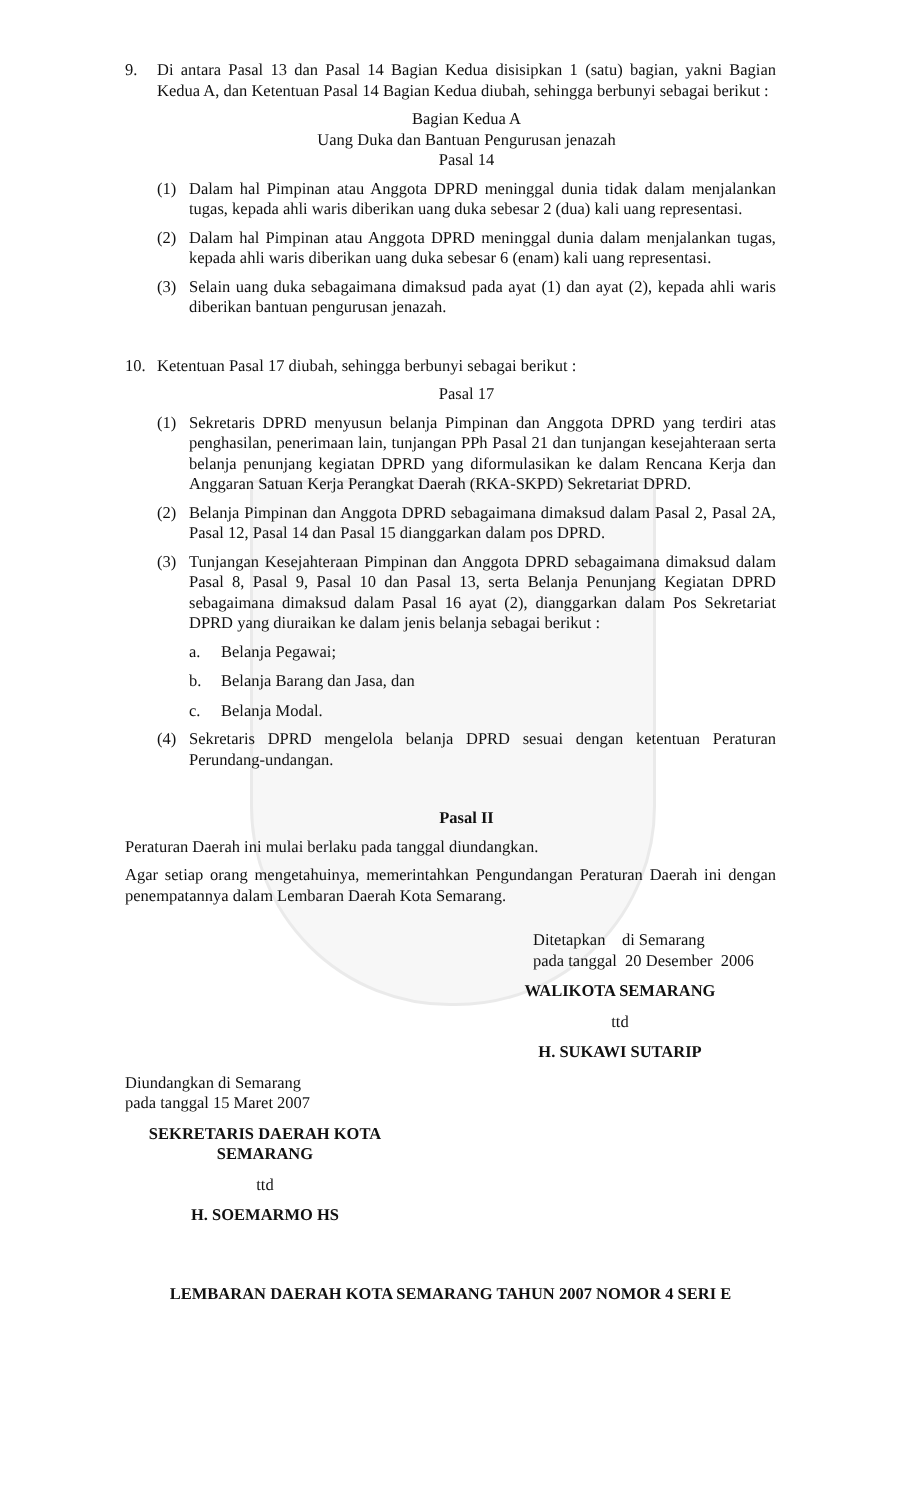9. Di antara Pasal 13 dan Pasal 14 Bagian Kedua disisipkan 1 (satu) bagian, yakni Bagian Kedua A, dan Ketentuan Pasal 14 Bagian Kedua diubah, sehingga berbunyi sebagai berikut :
Bagian Kedua A
Uang Duka dan Bantuan Pengurusan jenazah
Pasal 14
(1) Dalam hal Pimpinan atau Anggota DPRD meninggal dunia tidak dalam menjalankan tugas, kepada ahli waris diberikan uang duka sebesar 2 (dua) kali uang representasi.
(2) Dalam hal Pimpinan atau Anggota DPRD meninggal dunia dalam menjalankan tugas, kepada ahli waris diberikan uang duka sebesar 6 (enam) kali uang representasi.
(3) Selain uang duka sebagaimana dimaksud pada ayat (1) dan ayat (2), kepada ahli waris diberikan bantuan pengurusan jenazah.
10. Ketentuan Pasal 17 diubah, sehingga berbunyi sebagai berikut :
Pasal 17
(1) Sekretaris DPRD menyusun belanja Pimpinan dan Anggota DPRD yang terdiri atas penghasilan, penerimaan lain, tunjangan PPh Pasal 21 dan tunjangan kesejahteraan serta belanja penunjang kegiatan DPRD yang diformulasikan ke dalam Rencana Kerja dan Anggaran Satuan Kerja Perangkat Daerah (RKA-SKPD) Sekretariat DPRD.
(2) Belanja Pimpinan dan Anggota DPRD sebagaimana dimaksud dalam Pasal 2, Pasal 2A, Pasal 12, Pasal 14 dan Pasal 15 dianggarkan dalam pos DPRD.
(3) Tunjangan Kesejahteraan Pimpinan dan Anggota DPRD sebagaimana dimaksud dalam Pasal 8, Pasal 9, Pasal 10 dan Pasal 13, serta Belanja Penunjang Kegiatan DPRD sebagaimana dimaksud dalam Pasal 16 ayat (2), dianggarkan dalam Pos Sekretariat DPRD yang diuraikan ke dalam jenis belanja sebagai berikut :
a. Belanja Pegawai;
b. Belanja Barang dan Jasa, dan
c. Belanja Modal.
(4) Sekretaris DPRD mengelola belanja DPRD sesuai dengan ketentuan Peraturan Perundang-undangan.
Pasal II
Peraturan Daerah ini mulai berlaku pada tanggal diundangkan.
Agar setiap orang mengetahuinya, memerintahkan Pengundangan Peraturan Daerah ini dengan penempatannya dalam Lembaran Daerah Kota Semarang.
Ditetapkan di Semarang
pada tanggal 20 Desember 2006
WALIKOTA SEMARANG
ttd
H. SUKAWI SUTARIP
Diundangkan di Semarang
pada tanggal 15 Maret 2007
SEKRETARIS DAERAH KOTA
SEMARANG
ttd
H. SOEMARMO HS
LEMBARAN DAERAH KOTA SEMARANG TAHUN 2007 NOMOR 4 SERI E